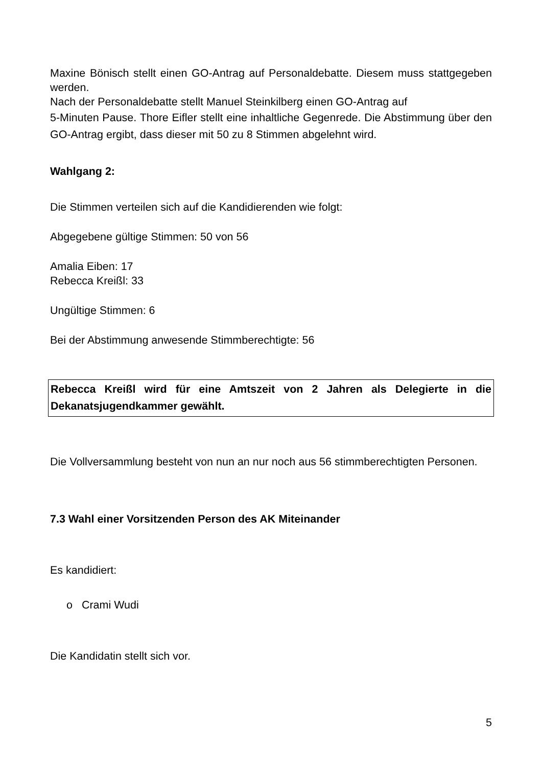Maxine Bönisch stellt einen GO-Antrag auf Personaldebatte. Diesem muss stattgegeben werden.
Nach der Personaldebatte stellt Manuel Steinkilberg einen GO-Antrag auf
5-Minuten Pause. Thore Eifler stellt eine inhaltliche Gegenrede. Die Abstimmung über den GO-Antrag ergibt, dass dieser mit 50 zu 8 Stimmen abgelehnt wird.
Wahlgang 2:
Die Stimmen verteilen sich auf die Kandidierenden wie folgt:
Abgegebene gültige Stimmen: 50 von 56
Amalia Eiben: 17
Rebecca Kreißl: 33
Ungültige Stimmen: 6
Bei der Abstimmung anwesende Stimmberechtigte: 56
Rebecca Kreißl wird für eine Amtszeit von 2 Jahren als Delegierte in die Dekanatsjugendkammer gewählt.
Die Vollversammlung besteht von nun an nur noch aus 56 stimmberechtigten Personen.
7.3 Wahl einer Vorsitzenden Person des AK Miteinander
Es kandidiert:
o Crami Wudi
Die Kandidatin stellt sich vor.
5